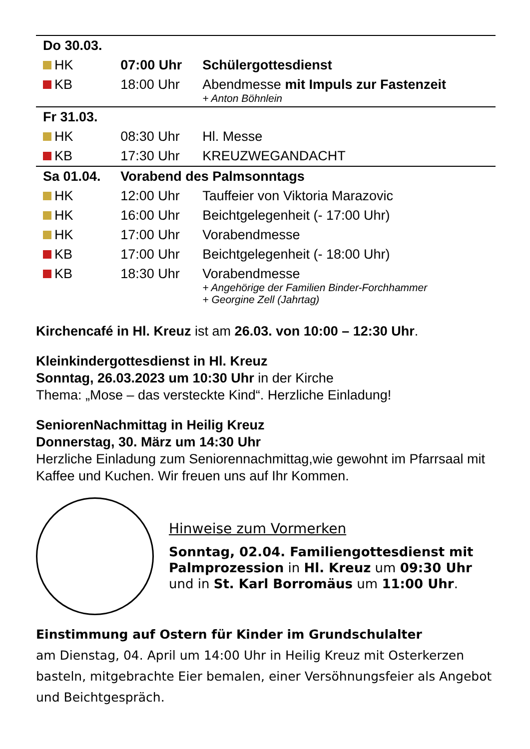| Do 30.03. | | |
| HK | 07:00 Uhr | Schülergottesdienst |
| KB | 18:00 Uhr | Abendmesse mit Impuls zur Fastenzeit + Anton Böhnlein |
| Fr 31.03. | | |
| HK | 08:30 Uhr | Hl. Messe |
| KB | 17:30 Uhr | KREUZWEGANDACHT |
| Sa 01.04. | Vorabend des Palmsonntags | |
| HK | 12:00 Uhr | Tauffeier von Viktoria Marazovic |
| HK | 16:00 Uhr | Beichtgelegenheit (- 17:00 Uhr) |
| HK | 17:00 Uhr | Vorabendmesse |
| KB | 17:00 Uhr | Beichtgelegenheit (- 18:00 Uhr) |
| KB | 18:30 Uhr | Vorabendmesse + Angehörige der Familien Binder-Forchhammer + Georgine Zell (Jahrtag) |
Kirchencafé in Hl. Kreuz ist am 26.03. von 10:00 – 12:30 Uhr.
Kleinkindergottesdienst in Hl. Kreuz
Sonntag, 26.03.2023 um 10:30 Uhr in der Kirche
Thema: „Mose – das versteckte Kind“. Herzliche Einladung!
SeniorenNachmittag in Heilig Kreuz
Donnerstag, 30. März um 14:30 Uhr
Herzliche Einladung zum Seniorennachmittag,wie gewohnt im Pfarrsaal mit Kaffee und Kuchen. Wir freuen uns auf Ihr Kommen.
Hinweise zum Vormerken
Sonntag, 02.04. Familiengottesdienst mit Palmprozession in Hl. Kreuz um 09:30 Uhr und in St. Karl Borromäus um 11:00 Uhr.
Einstimmung auf Ostern für Kinder im Grundschulalter
am Dienstag, 04. April um 14:00 Uhr in Heilig Kreuz mit Osterkerzen basteln, mitgebrachte Eier bemalen, einer Versöhnungsfeier als Angebot und Beichtgespräch.